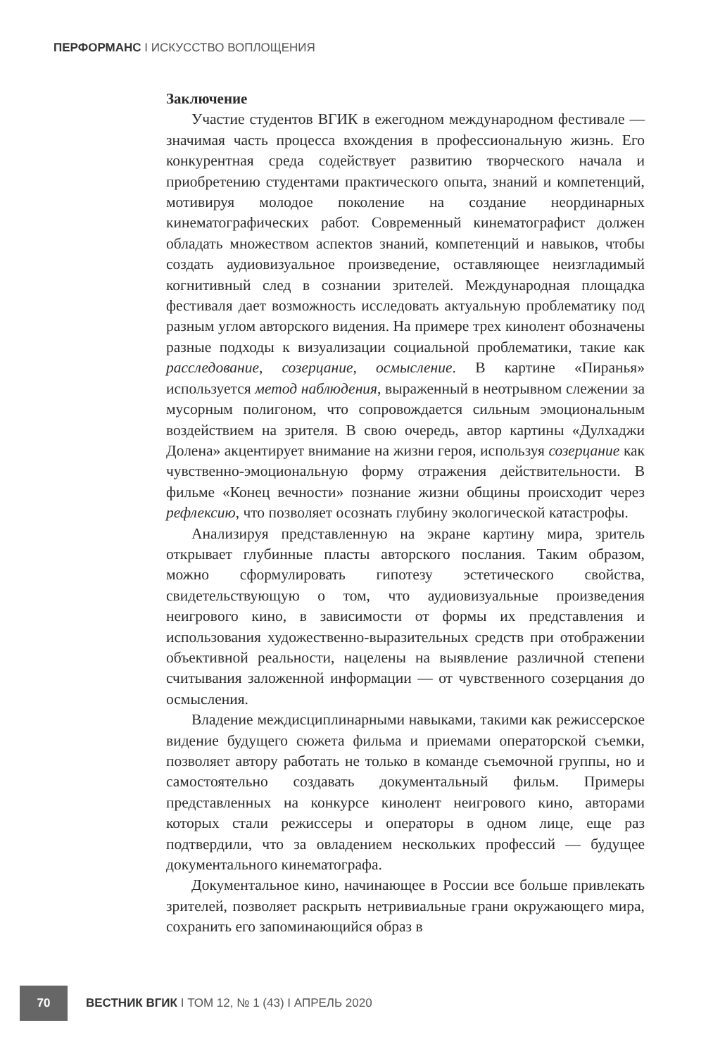ПЕРФОРМАНС I ИСКУССТВО ВОПЛОЩЕНИЯ
Заключение
Участие студентов ВГИК в ежегодном международном фестивале — значимая часть процесса вхождения в профессиональную жизнь. Его конкурентная среда содействует развитию творческого начала и приобретению студентами практического опыта, знаний и компетенций, мотивируя молодое поколение на создание неординарных кинематографических работ. Современный кинематографист должен обладать множеством аспектов знаний, компетенций и навыков, чтобы создать аудиовизуальное произведение, оставляющее неизгладимый когнитивный след в сознании зрителей. Международная площадка фестиваля дает возможность исследовать актуальную проблематику под разным углом авторского видения. На примере трех кинолент обозначены разные подходы к визуализации социальной проблематики, такие как расследование, созерцание, осмысление. В картине «Пиранья» используется метод наблюдения, выраженный в неотрывном слежении за мусорным полигоном, что сопровождается сильным эмоциональным воздействием на зрителя. В свою очередь, автор картины «Дулхаджи Долена» акцентирует внимание на жизни героя, используя созерцание как чувственно-эмоциональную форму отражения действительности. В фильме «Конец вечности» познание жизни общины происходит через рефлексию, что позволяет осознать глубину экологической катастрофы.
Анализируя представленную на экране картину мира, зритель открывает глубинные пласты авторского послания. Таким образом, можно сформулировать гипотезу эстетического свойства, свидетельствующую о том, что аудиовизуальные произведения неигрового кино, в зависимости от формы их представления и использования художественно-выразительных средств при отображении объективной реальности, нацелены на выявление различной степени считывания заложенной информации — от чувственного созерцания до осмысления.
Владение междисциплинарными навыками, такими как режиссерское видение будущего сюжета фильма и приемами операторской съемки, позволяет автору работать не только в команде съемочной группы, но и самостоятельно создавать документальный фильм. Примеры представленных на конкурсе кинолент неигрового кино, авторами которых стали режиссеры и операторы в одном лице, еще раз подтвердили, что за овладением нескольких профессий — будущее документального кинематографа.
Документальное кино, начинающее в России все больше привлекать зрителей, позволяет раскрыть нетривиальные грани окружающего мира, сохранить его запоминающийся образ в
70
ВЕСТНИК ВГИК I ТОМ 12, № 1 (43) I АПРЕЛЬ 2020